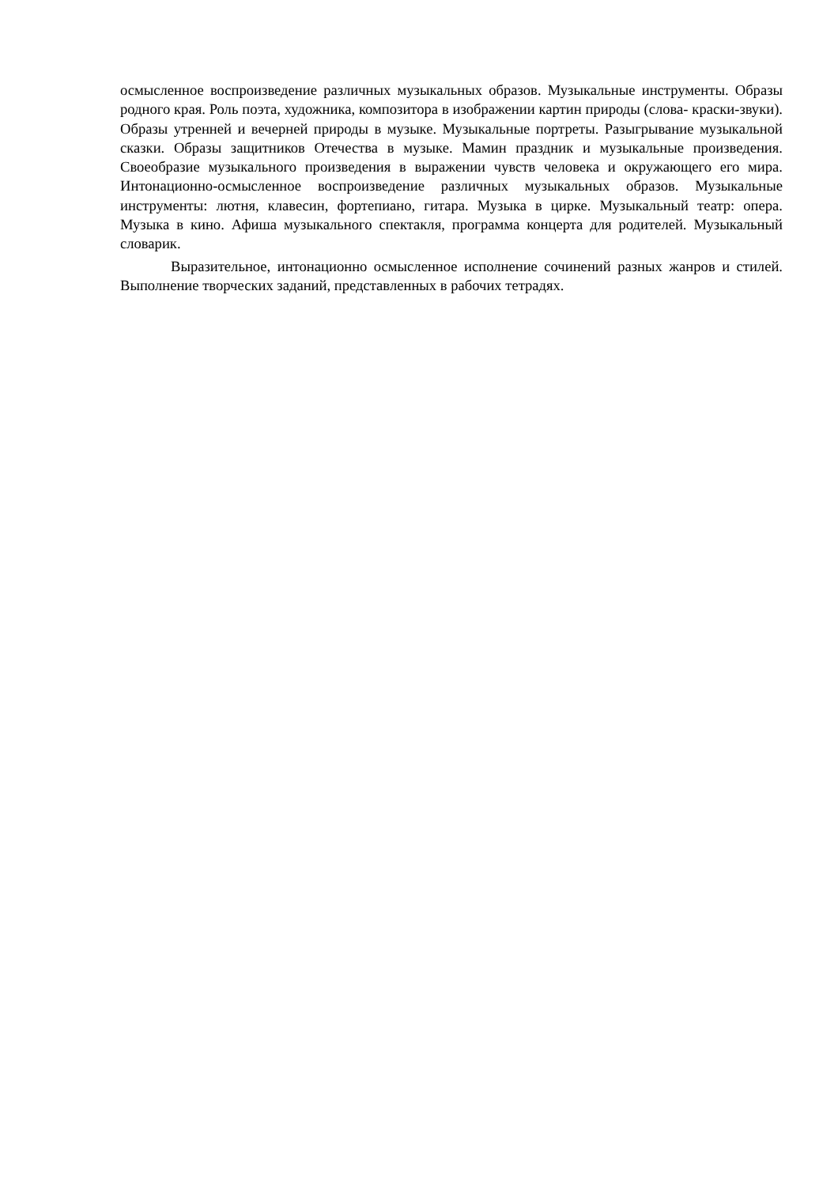осмысленное воспроизведение различных музыкальных образов. Музыкальные инструменты. Образы родного края. Роль поэта, художника, композитора в изображении картин природы (слова- краски-звуки). Образы утренней и вечерней природы в музыке. Музыкальные портреты. Разыгрывание музыкальной сказки. Образы защитников Отечества в музыке. Мамин праздник и музыкальные произведения. Своеобразие музыкального произведения в выражении чувств человека и окружающего его мира. Интонационно-осмысленное воспроизведение различных музыкальных образов. Музыкальные инструменты: лютня, клавесин, фортепиано, гитара. Музыка в цирке. Музыкальный театр: опера. Музыка в кино. Афиша музыкального спектакля, программа концерта для родителей. Музыкальный словарик.
Выразительное, интонационно осмысленное исполнение сочинений разных жанров и стилей. Выполнение творческих заданий, представленных в рабочих тетрадях.